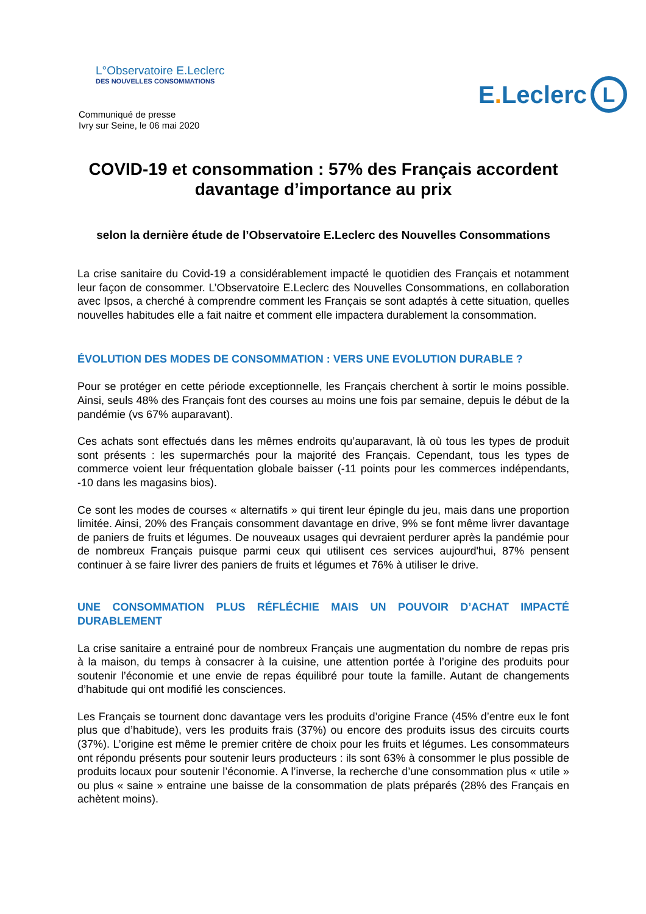L°Observatoire E.Leclerc
DES NOUVELLES CONSOMMATIONS
Communiqué de presse
Ivry sur Seine, le 06 mai 2020
E. Leclerc L
COVID-19 et consommation : 57% des Français accordent davantage d’importance au prix
selon la dernière étude de l’Observatoire E.Leclerc des Nouvelles Consommations
La crise sanitaire du Covid-19 a considérablement impacté le quotidien des Français et notamment leur façon de consommer. L’Observatoire E.Leclerc des Nouvelles Consommations, en collaboration avec Ipsos, a cherché à comprendre comment les Français se sont adaptés à cette situation, quelles nouvelles habitudes elle a fait naitre et comment elle impactera durablement la consommation.
ÉVOLUTION DES MODES DE CONSOMMATION : VERS UNE EVOLUTION DURABLE ?
Pour se protéger en cette période exceptionnelle, les Français cherchent à sortir le moins possible. Ainsi, seuls 48% des Français font des courses au moins une fois par semaine, depuis le début de la pandémie (vs 67% auparavant).
Ces achats sont effectués dans les mêmes endroits qu’auparavant, là où tous les types de produit sont présents : les supermarchés pour la majorité des Français. Cependant, tous les types de commerce voient leur fréquentation globale baisser (-11 points pour les commerces indépendants, -10 dans les magasins bios).
Ce sont les modes de courses « alternatifs » qui tirent leur épingle du jeu, mais dans une proportion limitée. Ainsi, 20% des Français consomment davantage en drive, 9% se font même livrer davantage de paniers de fruits et légumes. De nouveaux usages qui devraient perdurer après la pandémie pour de nombreux Français puisque parmi ceux qui utilisent ces services aujourd'hui, 87% pensent continuer à se faire livrer des paniers de fruits et légumes et 76% à utiliser le drive.
UNE CONSOMMATION PLUS RÉFLÉCHIE MAIS UN POUVOIR D’ACHAT IMPACTÉ DURABLEMENT
La crise sanitaire a entrainé pour de nombreux Français une augmentation du nombre de repas pris à la maison, du temps à consacrer à la cuisine, une attention portée à l’origine des produits pour soutenir l’économie et une envie de repas équilibré pour toute la famille. Autant de changements d’habitude qui ont modifié les consciences.
Les Français se tournent donc davantage vers les produits d’origine France (45% d’entre eux le font plus que d’habitude), vers les produits frais (37%) ou encore des produits issus des circuits courts (37%). L’origine est même le premier critère de choix pour les fruits et légumes. Les consommateurs ont répondu présents pour soutenir leurs producteurs : ils sont 63% à consommer le plus possible de produits locaux pour soutenir l’économie. A l’inverse, la recherche d’une consommation plus « utile » ou plus « saine » entraine une baisse de la consommation de plats préparés (28% des Français en achètent moins).